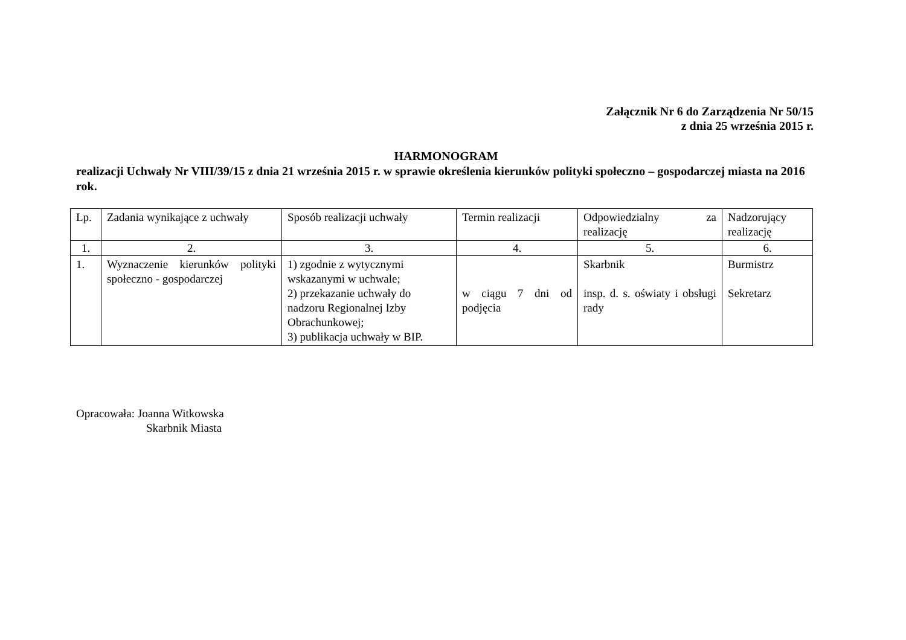Załącznik Nr 6 do Zarządzenia Nr 50/15
z dnia 25 września 2015 r.
HARMONOGRAM
realizacji Uchwały Nr VIII/39/15 z dnia 21 września 2015 r. w sprawie określenia kierunków polityki społeczno – gospodarczej miasta na 2016 rok.
| Lp. | Zadania wynikające z uchwały | Sposób realizacji uchwały | Termin realizacji | Odpowiedzialny za realizację | Nadzorujący realizację |
| 1. | 2. | 3. | 4. | 5. | 6. |
| 1. | Wyznaczenie kierunków polityki społeczno - gospodarczej | 1) zgodnie z wytycznymi wskazanymi w uchwale; 2) przekazanie uchwały do nadzoru Regionalnej Izby Obrachunkowej; 3) publikacja uchwały w BIP. | w ciągu 7 dni od podjęcia | Skarbnik insp. d. s. oświaty i obsługi rady | Burmistrz Sekretarz |
Opracowała: Joanna Witkowska
Skarbnik Miasta